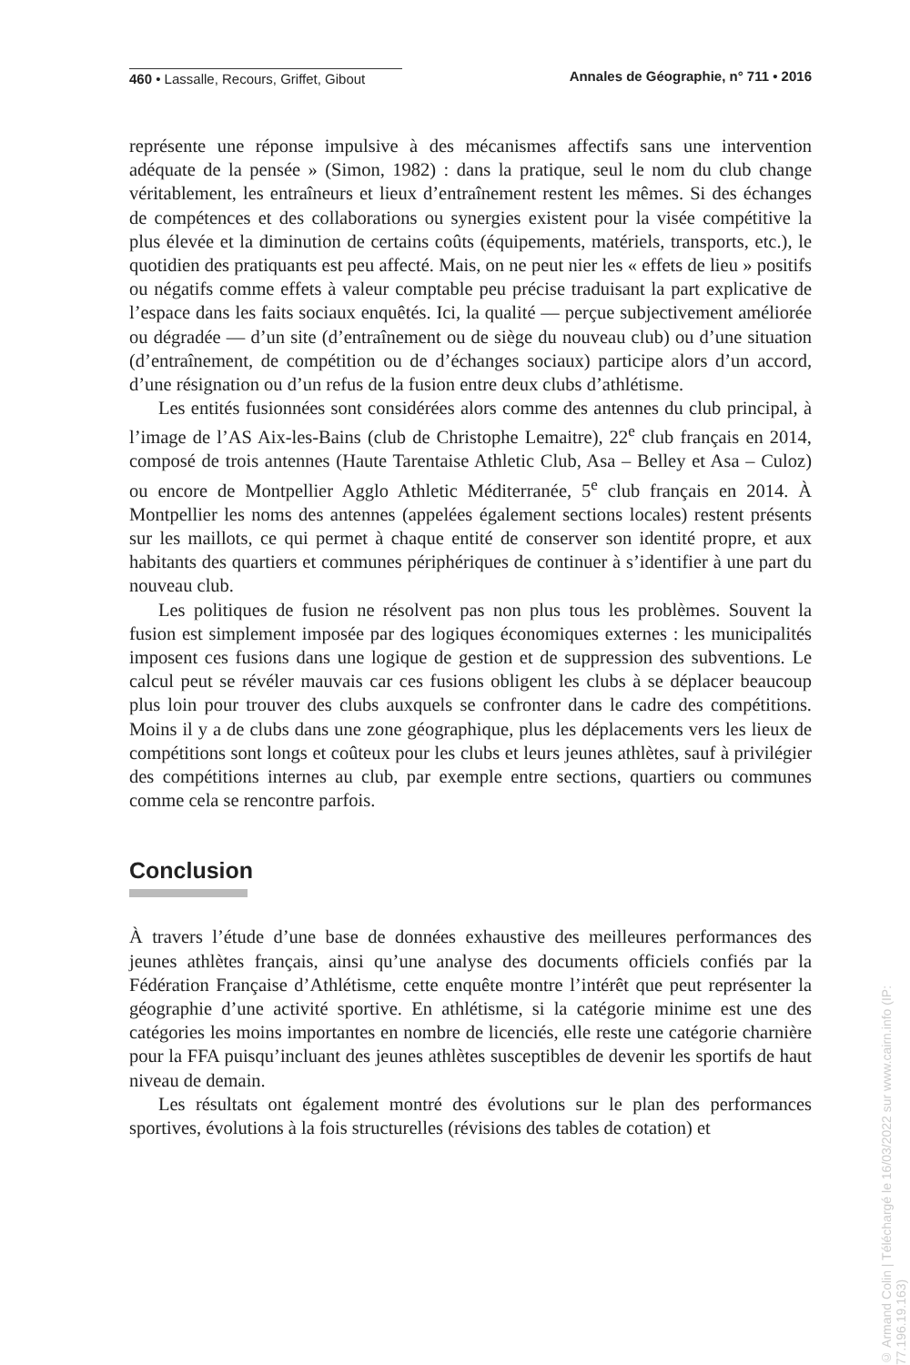460 • Lassalle, Recours, Griffet, Gibout Annales de Géographie, n° 711 • 2016
représente une réponse impulsive à des mécanismes affectifs sans une intervention adéquate de la pensée » (Simon, 1982) : dans la pratique, seul le nom du club change véritablement, les entraîneurs et lieux d’entraînement restent les mêmes. Si des échanges de compétences et des collaborations ou synergies existent pour la visée compétitive la plus élevée et la diminution de certains coûts (équipements, matériels, transports, etc.), le quotidien des pratiquants est peu affecté. Mais, on ne peut nier les « effets de lieu » positifs ou négatifs comme effets à valeur comptable peu précise traduisant la part explicative de l’espace dans les faits sociaux enquêtés. Ici, la qualité — perçue subjectivement améliorée ou dégradée — d’un site (d’entraînement ou de siège du nouveau club) ou d’une situation (d’entraînement, de compétition ou de d’échanges sociaux) participe alors d’un accord, d’une résignation ou d’un refus de la fusion entre deux clubs d’athlétisme.
Les entités fusionnées sont considérées alors comme des antennes du club principal, à l’image de l’AS Aix-les-Bains (club de Christophe Lemaitre), 22<sup>e</sup> club français en 2014, composé de trois antennes (Haute Tarentaise Athletic Club, Asa – Belley et Asa – Culoz) ou encore de Montpellier Agglo Athletic Méditerranée, 5<sup>e</sup> club français en 2014. À Montpellier les noms des antennes (appelées également sections locales) restent présents sur les maillots, ce qui permet à chaque entité de conserver son identité propre, et aux habitants des quartiers et communes périphériques de continuer à s’identifier à une part du nouveau club.
Les politiques de fusion ne résolvent pas non plus tous les problèmes. Souvent la fusion est simplement imposée par des logiques économiques externes : les municipalités imposent ces fusions dans une logique de gestion et de suppression des subventions. Le calcul peut se révéler mauvais car ces fusions obligent les clubs à se déplacer beaucoup plus loin pour trouver des clubs auxquels se confronter dans le cadre des compétitions. Moins il y a de clubs dans une zone géographique, plus les déplacements vers les lieux de compétitions sont longs et coûteux pour les clubs et leurs jeunes athlètes, sauf à privilégier des compétitions internes au club, par exemple entre sections, quartiers ou communes comme cela se rencontre parfois.
Conclusion
À travers l’étude d’une base de données exhaustive des meilleures performances des jeunes athlètes français, ainsi qu’une analyse des documents officiels confiés par la Fédération Française d’Athlétisme, cette enquête montre l’intérêt que peut représenter la géographie d’une activité sportive. En athlétisme, si la catégorie minime est une des catégories les moins importantes en nombre de licenciés, elle reste une catégorie charnière pour la FFA puisqu’incluant des jeunes athlètes susceptibles de devenir les sportifs de haut niveau de demain.
Les résultats ont également montré des évolutions sur le plan des performances sportives, évolutions à la fois structurelles (révisions des tables de cotation) et
© Armand Colin | Téléchargé le 16/03/2022 sur www.cairn.info (IP: 77.196.19.163)